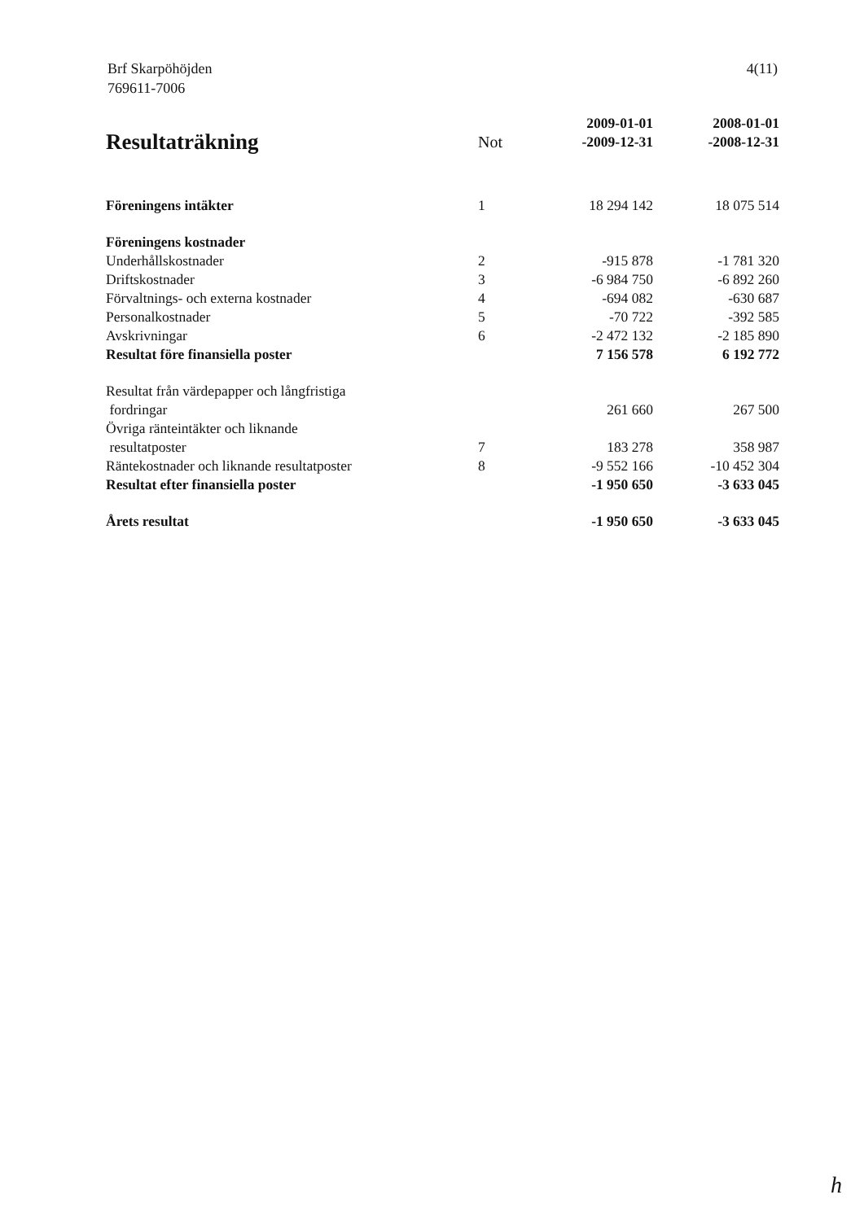Brf Skarpöhöjden
769611-7006
4(11)
| | | 2009-01-01 | 2008-01-01 |
| --- | --- | --- | --- |
| Resultaträkning | Not | -2009-12-31 | -2008-12-31 |
| Föreningens intäkter | 1 | 18 294 142 | 18 075 514 |
| Föreningens kostnader | | | |
| Underhållskostnader | 2 | -915 878 | -1 781 320 |
| Driftskostnader | 3 | -6 984 750 | -6 892 260 |
| Förvaltnings- och externa kostnader | 4 | -694 082 | -630 687 |
| Personalkostnader | 5 | -70 722 | -392 585 |
| Avskrivningar | 6 | -2 472 132 | -2 185 890 |
| Resultat före finansiella poster | | 7 156 578 | 6 192 772 |
| Resultat från värdepapper och långfristiga fordringar | | 261 660 | 267 500 |
| Övriga ränteintäkter och liknande resultatposter | 7 | 183 278 | 358 987 |
| Räntekostnader och liknande resultatposter | 8 | -9 552 166 | -10 452 304 |
| Resultat efter finansiella poster | | -1 950 650 | -3 633 045 |
| Årets resultat | | -1 950 650 | -3 633 045 |
h